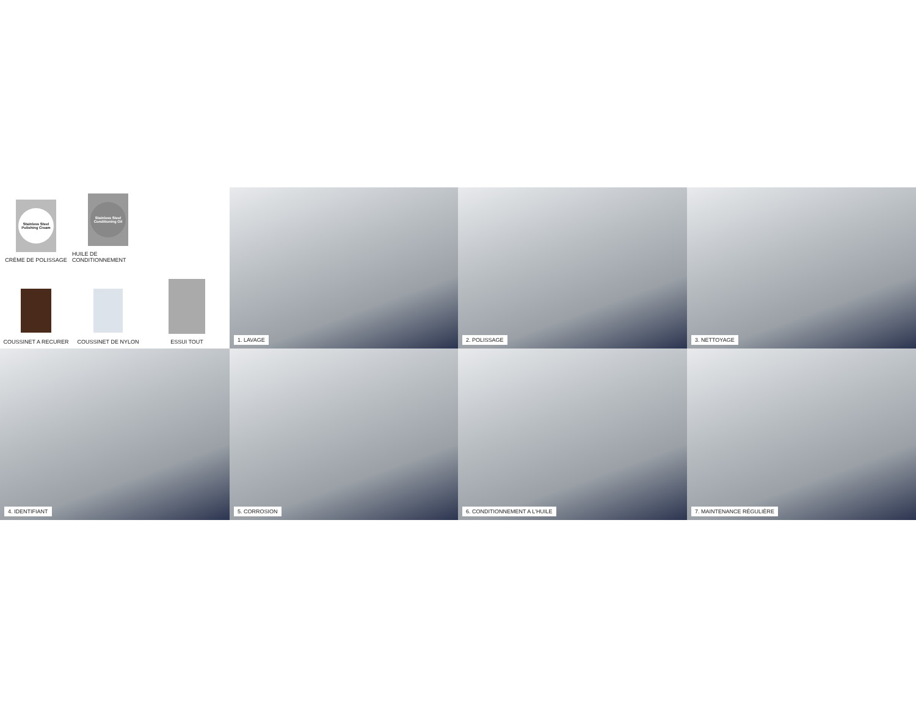Stainless Steel Polishing Cream
CRÈME DE POLISSAGE
Stainless Steel Conditioning Oil
HUILE DE CONDITIONNEMENT
COUSSINET A RECURER
COUSSINET DE NYLON
ESSUI TOUT
1. LAVAGE
2. POLISSAGE
3. NETTOYAGE
4. IDENTIFIANT
5. CORROSION
6. CONDITIONNEMENT A L'HUILE
7. MAINTENANCE RÉGULIÈRE